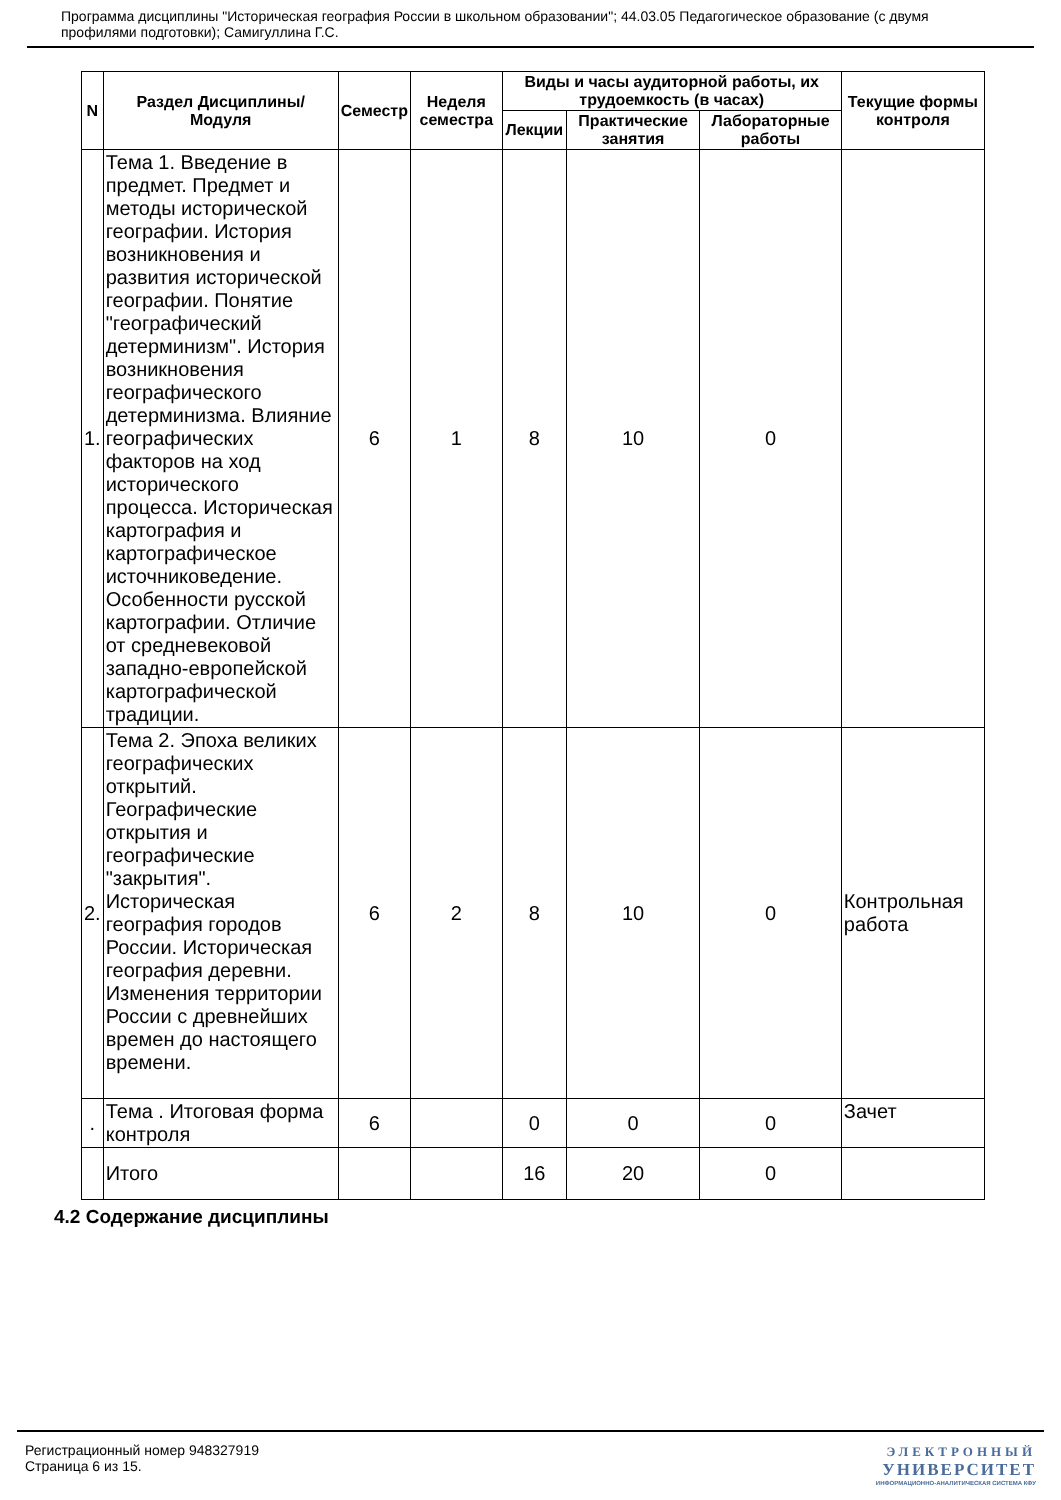Программа дисциплины "Историческая география России в школьном образовании"; 44.03.05 Педагогическое образование (с двумя профилями подготовки); Самигуллина Г.С.
| N | Раздел Дисциплины/ Модуля | Семестр | Неделя семестра | Виды и часы аудиторной работы, их трудоемкость (в часах) | | | Текущие формы контроля |
| --- | --- | --- | --- | --- | --- | --- | --- |
| | | | | Лекции | Практические занятия | Лабораторные работы | |
| 1. | Тема 1. Введение в предмет. Предмет и методы исторической географии. История возникновения и развития исторической географии. Понятие "географический детерминизм". История возникновения географического детерминизма. Влияние географических факторов на ход исторического процесса. Историческая картография и картографическое источниковедение. Особенности русской картографии. Отличие от средневековой западно-европейской картографической традиции. | 6 | 1 | 8 | 10 | 0 | |
| 2. | Тема 2. Эпоха великих географических открытий. Географические открытия и географические "закрытия". Историческая география городов России. Историческая география деревни. Изменения территории России с древнейших времен до настоящего времени. | 6 | 2 | 8 | 10 | 0 | Контрольная работа |
| . | Тема . Итоговая форма контроля | 6 | | 0 | 0 | 0 | Зачет |
| | Итого | | | 16 | 20 | 0 | |
4.2 Содержание дисциплины
Регистрационный номер 948327919
Страница 6 из 15.
ЭЛЕКТРОННЫЙ
УНИВЕРСИТЕТ
ИНФОРМАЦИОННО-АНАЛИТИЧЕСКАЯ СИСТЕМА КФУ